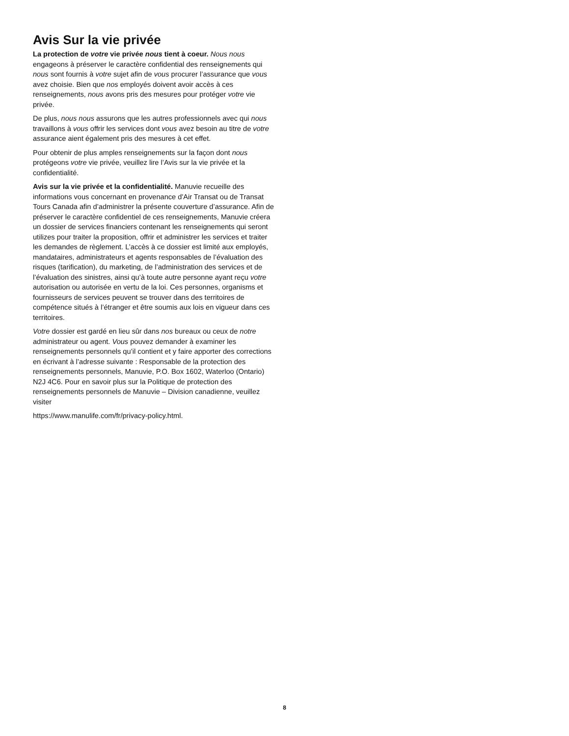Avis Sur la vie privée
La protection de votre vie privée nous tient à coeur. Nous nous engageons à préserver le caractère confidential des renseignements qui nous sont fournis à votre sujet afin de vous procurer l’assurance que vous avez choisie. Bien que nos employés doivent avoir accès à ces renseignements, nous avons pris des mesures pour protéger votre vie privée.
De plus, nous nous assurons que les autres professionnels avec qui nous travaillons à vous offrir les services dont vous avez besoin au titre de votre assurance aient également pris des mesures à cet effet.
Pour obtenir de plus amples renseignements sur la façon dont nous protégeons votre vie privée, veuillez lire l’Avis sur la vie privée et la confidentialité.
Avis sur la vie privée et la confidentialité. Manuvie recueille des informations vous concernant en provenance d'Air Transat ou de Transat Tours Canada afin d’administrer la présente couverture d’assurance. Afin de préserver le caractère confidentiel de ces renseignements, Manuvie créera un dossier de services financiers contenant les renseignements qui seront utilizes pour traiter la proposition, offrir et administrer les services et traiter les demandes de règlement. L’accès à ce dossier est limité aux employés, mandataires, administrateurs et agents responsables de l’évaluation des risques (tarification), du marketing, de l’administration des services et de l’évaluation des sinistres, ainsi qu’à toute autre personne ayant reçu votre autorisation ou autorisée en vertu de la loi. Ces personnes, organisms et fournisseurs de services peuvent se trouver dans des territoires de compétence situés à l’étranger et être soumis aux lois en vigueur dans ces territoires.
Votre dossier est gardé en lieu sûr dans nos bureaux ou ceux de notre administrateur ou agent. Vous pouvez demander à examiner les renseignements personnels qu’il contient et y faire apporter des corrections en écrivant à l’adresse suivante : Responsable de la protection des renseignements personnels, Manuvie, P.O. Box 1602, Waterloo (Ontario) N2J 4C6. Pour en savoir plus sur la Politique de protection des renseignements personnels de Manuvie – Division canadienne, veuillez visiter
https://www.manulife.com/fr/privacy-policy.html.
8